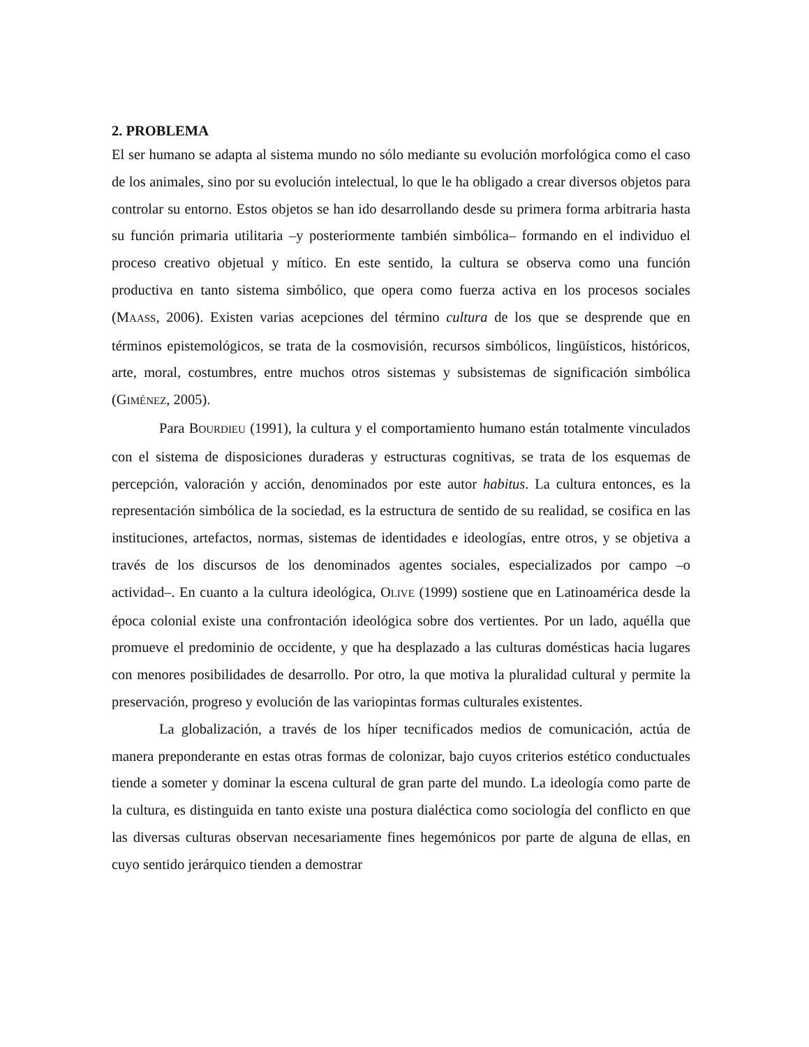2. PROBLEMA
El ser humano se adapta al sistema mundo no sólo mediante su evolución morfológica como el caso de los animales, sino por su evolución intelectual, lo que le ha obligado a crear diversos objetos para controlar su entorno. Estos objetos se han ido desarrollando desde su primera forma arbitraria hasta su función primaria utilitaria –y posteriormente también simbólica– formando en el individuo el proceso creativo objetual y mítico. En este sentido, la cultura se observa como una función productiva en tanto sistema simbólico, que opera como fuerza activa en los procesos sociales (MAASS, 2006). Existen varias acepciones del término cultura de los que se desprende que en términos epistemológicos, se trata de la cosmovisión, recursos simbólicos, lingüísticos, históricos, arte, moral, costumbres, entre muchos otros sistemas y subsistemas de significación simbólica (GIMÉNEZ, 2005).
Para BOURDIEU (1991), la cultura y el comportamiento humano están totalmente vinculados con el sistema de disposiciones duraderas y estructuras cognitivas, se trata de los esquemas de percepción, valoración y acción, denominados por este autor habitus. La cultura entonces, es la representación simbólica de la sociedad, es la estructura de sentido de su realidad, se cosifica en las instituciones, artefactos, normas, sistemas de identidades e ideologías, entre otros, y se objetiva a través de los discursos de los denominados agentes sociales, especializados por campo –o actividad–. En cuanto a la cultura ideológica, OLIVE (1999) sostiene que en Latinoamérica desde la época colonial existe una confrontación ideológica sobre dos vertientes. Por un lado, aquélla que promueve el predominio de occidente, y que ha desplazado a las culturas domésticas hacia lugares con menores posibilidades de desarrollo. Por otro, la que motiva la pluralidad cultural y permite la preservación, progreso y evolución de las variopintas formas culturales existentes.
La globalización, a través de los híper tecnificados medios de comunicación, actúa de manera preponderante en estas otras formas de colonizar, bajo cuyos criterios estético conductuales tiende a someter y dominar la escena cultural de gran parte del mundo. La ideología como parte de la cultura, es distinguida en tanto existe una postura dialéctica como sociología del conflicto en que las diversas culturas observan necesariamente fines hegemónicos por parte de alguna de ellas, en cuyo sentido jerárquico tienden a demostrar